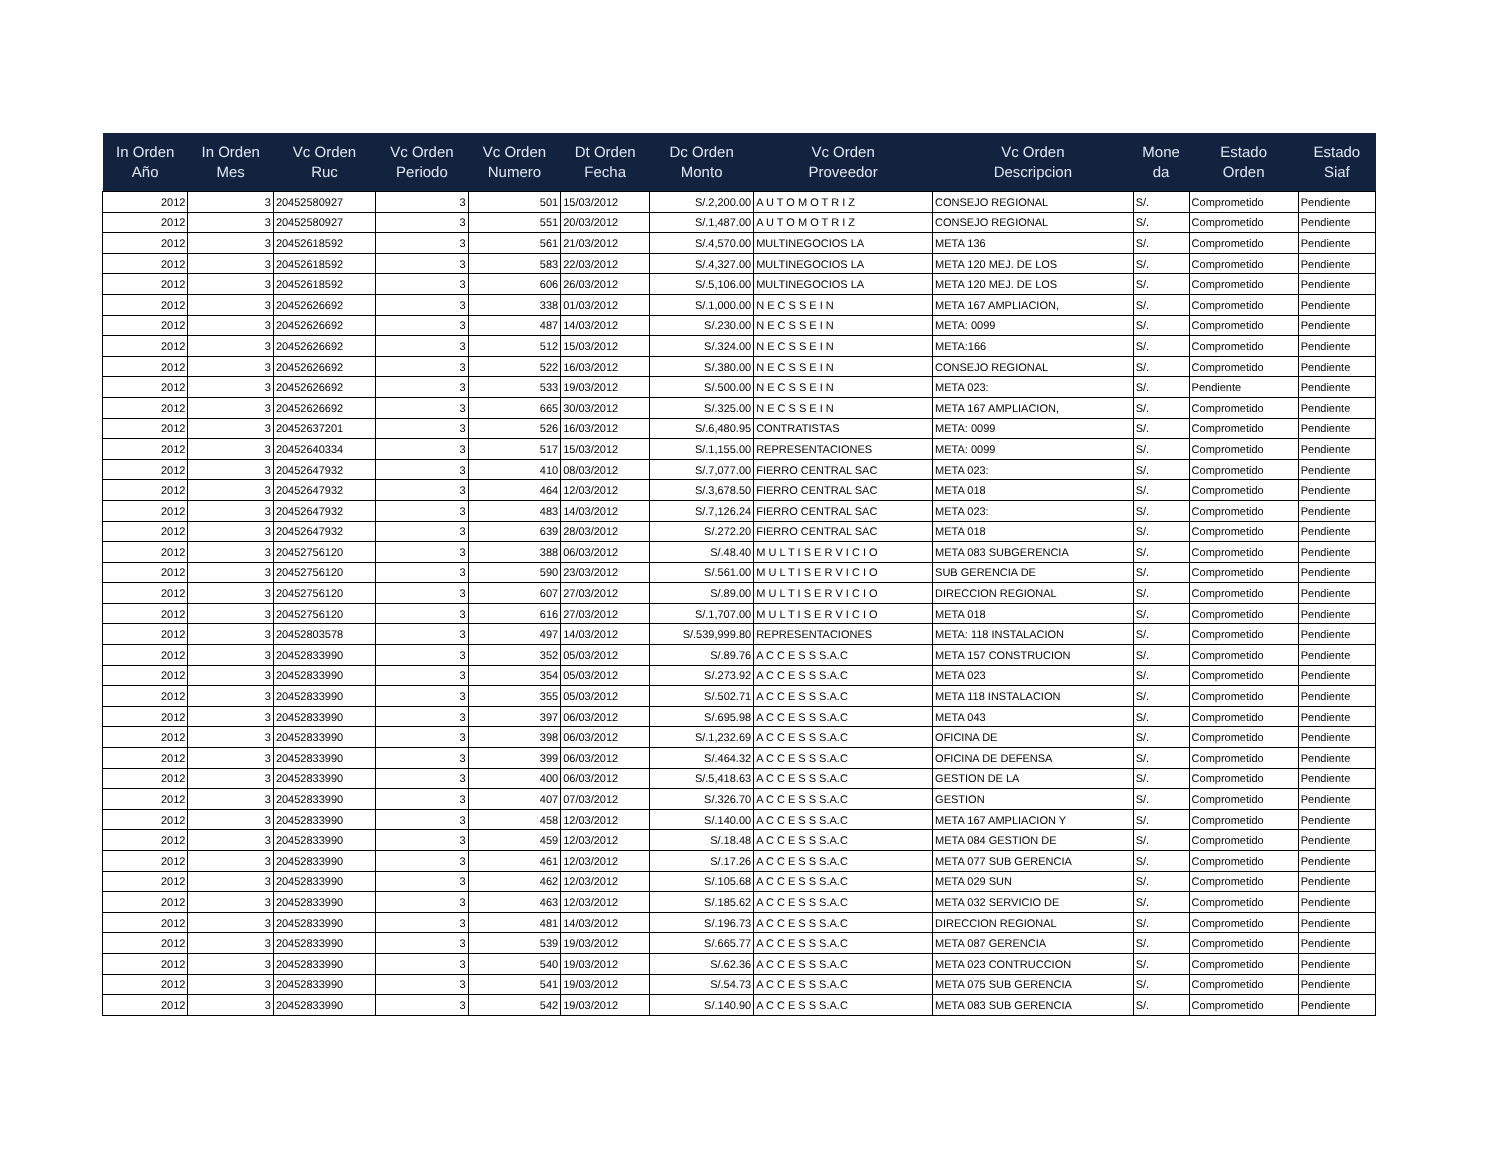| In Orden Año | In Orden Mes | Vc Orden Ruc | Vc Orden Periodo | Vc Orden Numero | Dt Orden Fecha | Dc Orden Monto | Vc Orden Proveedor | Vc Orden Descripcion | Mone da | Estado Orden | Estado Siaf |
| --- | --- | --- | --- | --- | --- | --- | --- | --- | --- | --- | --- |
| 2012 | 3 | 20452580927 | 3 | 501 | 15/03/2012 | S/.2,200.00 | A U T O M O T R I Z | CONSEJO REGIONAL | S/. | Comprometido | Pendiente |
| 2012 | 3 | 20452580927 | 3 | 551 | 20/03/2012 | S/.1,487.00 | A U T O M O T R I Z | CONSEJO REGIONAL | S/. | Comprometido | Pendiente |
| 2012 | 3 | 20452618592 | 3 | 561 | 21/03/2012 | S/.4,570.00 | MULTINEGOCIOS LA | META 136 | S/. | Comprometido | Pendiente |
| 2012 | 3 | 20452618592 | 3 | 583 | 22/03/2012 | S/.4,327.00 | MULTINEGOCIOS LA | META 120 MEJ. DE LOS | S/. | Comprometido | Pendiente |
| 2012 | 3 | 20452618592 | 3 | 606 | 26/03/2012 | S/.5,106.00 | MULTINEGOCIOS LA | META 120 MEJ. DE LOS | S/. | Comprometido | Pendiente |
| 2012 | 3 | 20452626692 | 3 | 338 | 01/03/2012 | S/.1,000.00 | N E C S S E I N | META 167 AMPLIACION, | S/. | Comprometido | Pendiente |
| 2012 | 3 | 20452626692 | 3 | 487 | 14/03/2012 | S/.230.00 | N E C S S E I N | META: 0099 | S/. | Comprometido | Pendiente |
| 2012 | 3 | 20452626692 | 3 | 512 | 15/03/2012 | S/.324.00 | N E C S S E I N | META:166 | S/. | Comprometido | Pendiente |
| 2012 | 3 | 20452626692 | 3 | 522 | 16/03/2012 | S/.380.00 | N E C S S E I N | CONSEJO REGIONAL | S/. | Comprometido | Pendiente |
| 2012 | 3 | 20452626692 | 3 | 533 | 19/03/2012 | S/.500.00 | N E C S S E I N | META 023: | S/. | Pendiente | Pendiente |
| 2012 | 3 | 20452626692 | 3 | 665 | 30/03/2012 | S/.325.00 | N E C S S E I N | META 167 AMPLIACION, | S/. | Comprometido | Pendiente |
| 2012 | 3 | 20452637201 | 3 | 526 | 16/03/2012 | S/.6,480.95 | CONTRATISTAS | META: 0099 | S/. | Comprometido | Pendiente |
| 2012 | 3 | 20452640334 | 3 | 517 | 15/03/2012 | S/.1,155.00 | REPRESENTACIONES | META: 0099 | S/. | Comprometido | Pendiente |
| 2012 | 3 | 20452647932 | 3 | 410 | 08/03/2012 | S/.7,077.00 | FIERRO CENTRAL SAC | META 023: | S/. | Comprometido | Pendiente |
| 2012 | 3 | 20452647932 | 3 | 464 | 12/03/2012 | S/.3,678.50 | FIERRO CENTRAL SAC | META 018 | S/. | Comprometido | Pendiente |
| 2012 | 3 | 20452647932 | 3 | 483 | 14/03/2012 | S/.7,126.24 | FIERRO CENTRAL SAC | META 023: | S/. | Comprometido | Pendiente |
| 2012 | 3 | 20452647932 | 3 | 639 | 28/03/2012 | S/.272.20 | FIERRO CENTRAL SAC | META 018 | S/. | Comprometido | Pendiente |
| 2012 | 3 | 20452756120 | 3 | 388 | 06/03/2012 | S/.48.40 | M U L T I S E R V I C I O | META 083 SUBGERENCIA | S/. | Comprometido | Pendiente |
| 2012 | 3 | 20452756120 | 3 | 590 | 23/03/2012 | S/.561.00 | M U L T I S E R V I C I O | SUB GERENCIA DE | S/. | Comprometido | Pendiente |
| 2012 | 3 | 20452756120 | 3 | 607 | 27/03/2012 | S/.89.00 | M U L T I S E R V I C I O | DIRECCION REGIONAL | S/. | Comprometido | Pendiente |
| 2012 | 3 | 20452756120 | 3 | 616 | 27/03/2012 | S/.1,707.00 | M U L T I S E R V I C I O | META 018 | S/. | Comprometido | Pendiente |
| 2012 | 3 | 20452803578 | 3 | 497 | 14/03/2012 | S/.539,999.80 | REPRESENTACIONES | META: 118 INSTALACION | S/. | Comprometido | Pendiente |
| 2012 | 3 | 20452833990 | 3 | 352 | 05/03/2012 | S/.89.76 | A C C E S S S.A.C | META 157 CONSTRUCION | S/. | Comprometido | Pendiente |
| 2012 | 3 | 20452833990 | 3 | 354 | 05/03/2012 | S/.273.92 | A C C E S S S.A.C | META 023 | S/. | Comprometido | Pendiente |
| 2012 | 3 | 20452833990 | 3 | 355 | 05/03/2012 | S/.502.71 | A C C E S S S.A.C | META 118 INSTALACION | S/. | Comprometido | Pendiente |
| 2012 | 3 | 20452833990 | 3 | 397 | 06/03/2012 | S/.695.98 | A C C E S S S.A.C | META 043 | S/. | Comprometido | Pendiente |
| 2012 | 3 | 20452833990 | 3 | 398 | 06/03/2012 | S/.1,232.69 | A C C E S S S.A.C | OFICINA DE | S/. | Comprometido | Pendiente |
| 2012 | 3 | 20452833990 | 3 | 399 | 06/03/2012 | S/.464.32 | A C C E S S S.A.C | OFICINA DE DEFENSA | S/. | Comprometido | Pendiente |
| 2012 | 3 | 20452833990 | 3 | 400 | 06/03/2012 | S/.5,418.63 | A C C E S S S.A.C | GESTION DE LA | S/. | Comprometido | Pendiente |
| 2012 | 3 | 20452833990 | 3 | 407 | 07/03/2012 | S/.326.70 | A C C E S S S.A.C | GESTION | S/. | Comprometido | Pendiente |
| 2012 | 3 | 20452833990 | 3 | 458 | 12/03/2012 | S/.140.00 | A C C E S S S.A.C | META 167 AMPLIACION Y | S/. | Comprometido | Pendiente |
| 2012 | 3 | 20452833990 | 3 | 459 | 12/03/2012 | S/.18.48 | A C C E S S S.A.C | META 084 GESTION DE | S/. | Comprometido | Pendiente |
| 2012 | 3 | 20452833990 | 3 | 461 | 12/03/2012 | S/.17.26 | A C C E S S S.A.C | META 077 SUB GERENCIA | S/. | Comprometido | Pendiente |
| 2012 | 3 | 20452833990 | 3 | 462 | 12/03/2012 | S/.105.68 | A C C E S S S.A.C | META 029 SUN | S/. | Comprometido | Pendiente |
| 2012 | 3 | 20452833990 | 3 | 463 | 12/03/2012 | S/.185.62 | A C C E S S S.A.C | META 032 SERVICIO DE | S/. | Comprometido | Pendiente |
| 2012 | 3 | 20452833990 | 3 | 481 | 14/03/2012 | S/.196.73 | A C C E S S S.A.C | DIRECCION REGIONAL | S/. | Comprometido | Pendiente |
| 2012 | 3 | 20452833990 | 3 | 539 | 19/03/2012 | S/.665.77 | A C C E S S S.A.C | META 087 GERENCIA | S/. | Comprometido | Pendiente |
| 2012 | 3 | 20452833990 | 3 | 540 | 19/03/2012 | S/.62.36 | A C C E S S S.A.C | META 023 CONTRUCCION | S/. | Comprometido | Pendiente |
| 2012 | 3 | 20452833990 | 3 | 541 | 19/03/2012 | S/.54.73 | A C C E S S S.A.C | META 075 SUB GERENCIA | S/. | Comprometido | Pendiente |
| 2012 | 3 | 20452833990 | 3 | 542 | 19/03/2012 | S/.140.90 | A C C E S S S.A.C | META 083 SUB GERENCIA | S/. | Comprometido | Pendiente |